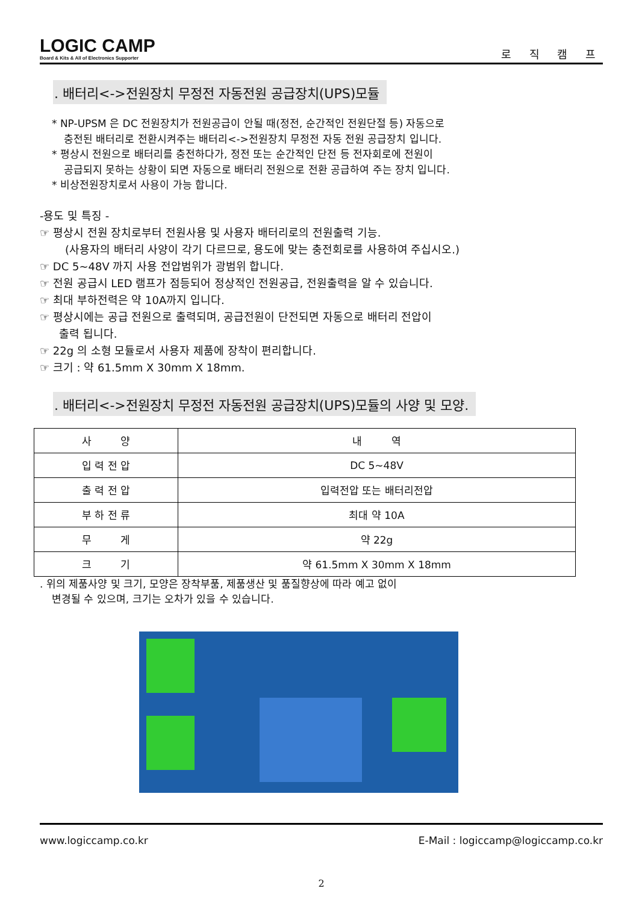LOGIC CAMP
Board & Kits & All of Electronics Supporter
로 직 캠 프
. 배터리<->전원장치 무정전 자동전원 공급장치(UPS)모듈
* NP-UPSM 은 DC 전원장치가 전원공급이 안될 때(정전, 순간적인 전원단절 등) 자동으로
충전된 배터리로 전환시켜주는 배터리<->전원장치 무정전 자동 전원 공급장치 입니다.
* 평상시 전원으로 배터리를 충전하다가, 정전 또는 순간적인 단전 등 전자회로에 전원이
공급되지 못하는 상황이 되면 자동으로 배터리 전원으로 전환 공급하여 주는 장치 입니다.
* 비상전원장치로서 사용이 가능 합니다.
-용도 및 특징 -
☞ 평상시 전원 장치로부터 전원사용 및 사용자 배터리로의 전원출력 기능.
(사용자의 배터리 사양이 각기 다르므로, 용도에 맞는 충전회로를 사용하여 주십시오.)
☞ DC 5~48V 까지 사용 전압범위가 광범위 합니다.
☞ 전원 공급시 LED 램프가 점등되어 정상적인 전원공급, 전원출력을 알 수 있습니다.
☞ 최대 부하전력은 약 10A까지 입니다.
☞ 평상시에는 공급 전원으로 출력되며, 공급전원이 단전되면 자동으로 배터리 전압이
출력 됩니다.
☞ 22g 의 소형 모듈로서 사용자 제품에 장착이 편리합니다.
☞ 크기 : 약 61.5mm X 30mm X 18mm.
. 배터리<->전원장치 무정전 자동전원 공급장치(UPS)모듈의 사양 및 모양.
| 사 양 | 내 역 |
| --- | --- |
| 입 력 전 압 | DC 5~48V |
| 출 력 전 압 | 입력전압 또는 배터리전압 |
| 부 하 전 류 | 최대 약 10A |
| 무 게 | 약 22g |
| 크 기 | 약 61.5mm X 30mm X 18mm |
. 위의 제품사양 및 크기, 모양은 장착부품, 제품생산 및 품질향상에 따라 예고 없이
변경될 수 있으며, 크기는 오차가 있을 수 있습니다.
www.logiccamp.co.kr E-Mail : logiccamp@logiccamp.co.kr
2